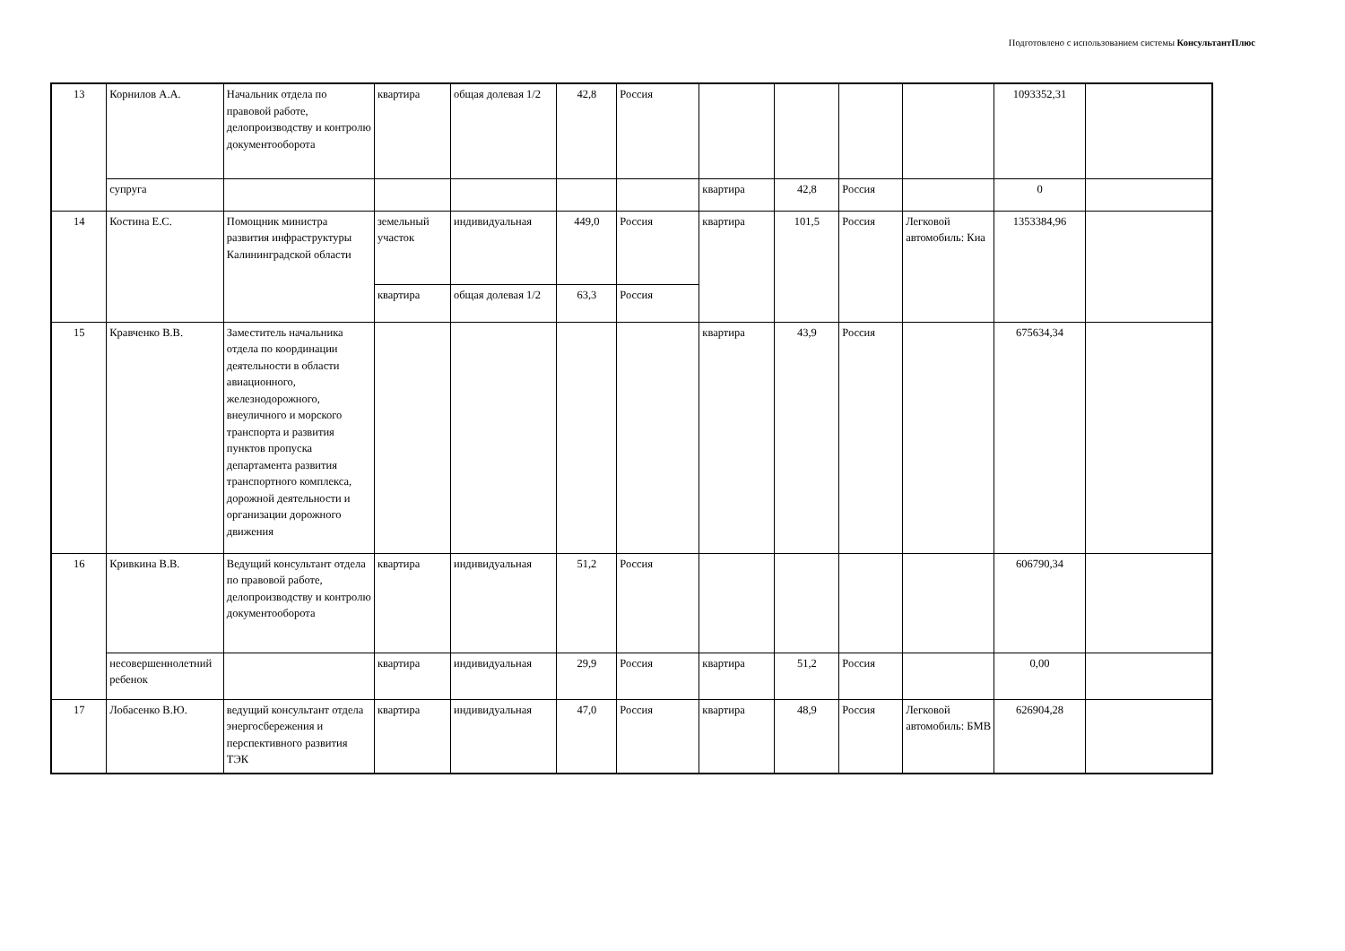Подготовлено с использованием системы КонсультантПлюс
| 13 | Корнилов А.А. | Начальник отдела по правовой работе, делопроизводству и контролю документооборота | квартира | общая долевая 1/2 | 42,8 | Россия | | | | | 1093352,31 | |
| | супруга | | | | | | квартира | 42,8 | Россия | | 0 | |
| 14 | Костина Е.С. | Помощник министра развития инфраструктуры Калининградской области | земельный участок | индивидуальная | 449,0 | Россия | квартира | 101,5 | Россия | Легковой автомобиль: Киа | 1353384,96 | |
| | | | квартира | общая долевая 1/2 | 63,3 | Россия | | | | | | |
| 15 | Кравченко В.В. | Заместитель начальника отдела по координации деятельности в области авиационного, железнодорожного, внеуличного и морского транспорта и развития пунктов пропуска департамента развития транспортного комплекса, дорожной деятельности и организации дорожного движения | | | | | квартира | 43,9 | Россия | | 675634,34 | |
| 16 | Кривкина В.В. | Ведущий консультант отдела по правовой работе, делопроизводству и контролю документооборота | квартира | индивидуальная | 51,2 | Россия | | | | | 606790,34 | |
| | несовершеннолетний ребенок | | квартира | индивидуальная | 29,9 | Россия | квартира | 51,2 | Россия | | 0,00 | |
| 17 | Лобасенко В.Ю. | ведущий консультант отдела энергосбережения и перспективного развития ТЭК | квартира | индивидуальная | 47,0 | Россия | квартира | 48,9 | Россия | Легковой автомобиль: БМВ | 626904,28 | |